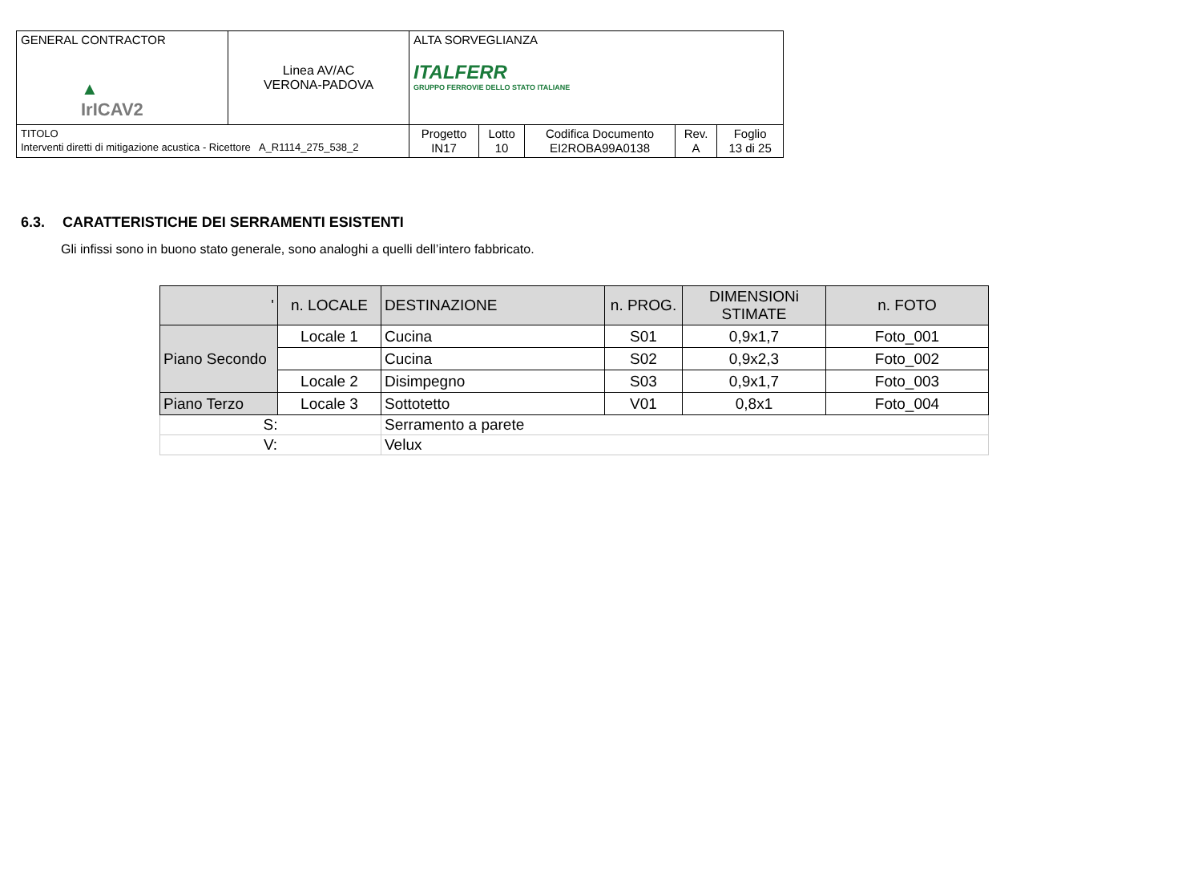| GENERAL CONTRACTOR ▲ IrICAV2 | Linea AV/AC VERONA-PADOVA | ALTA SORVEGLIANZA ITALFERR GRUPPO FERROVIE DELLO STATO ITALIANE | | | | |
| TITOLO Interventi diretti di mitigazione acustica - Ricettore A_R1114_275_538_2 | | Progetto IN17 | Lotto 10 | Codifica Documento EI2ROBA99A0138 | Rev. A | Foglio 13 di 25 |
6.3. CARATTERISTICHE DEI SERRAMENTI ESISTENTI
Gli infissi sono in buono stato generale, sono analoghi a quelli dell’intero fabbricato.
| ' | n. LOCALE | DESTINAZIONE | n. PROG. | DIMENSIONi STIMATE | n. FOTO |
| --- | --- | --- | --- | --- | --- |
| Piano Secondo | Locale 1 | Cucina | S01 | 0,9x1,7 | Foto_001 |
| | | Cucina | S02 | 0,9x2,3 | Foto_002 |
| | Locale 2 | Disimpegno | S03 | 0,9x1,7 | Foto_003 |
| Piano Terzo | Locale 3 | Sottotetto | V01 | 0,8x1 | Foto_004 |
| S: | | Serramento a parete | | | |
| V: | | Velux | | | |